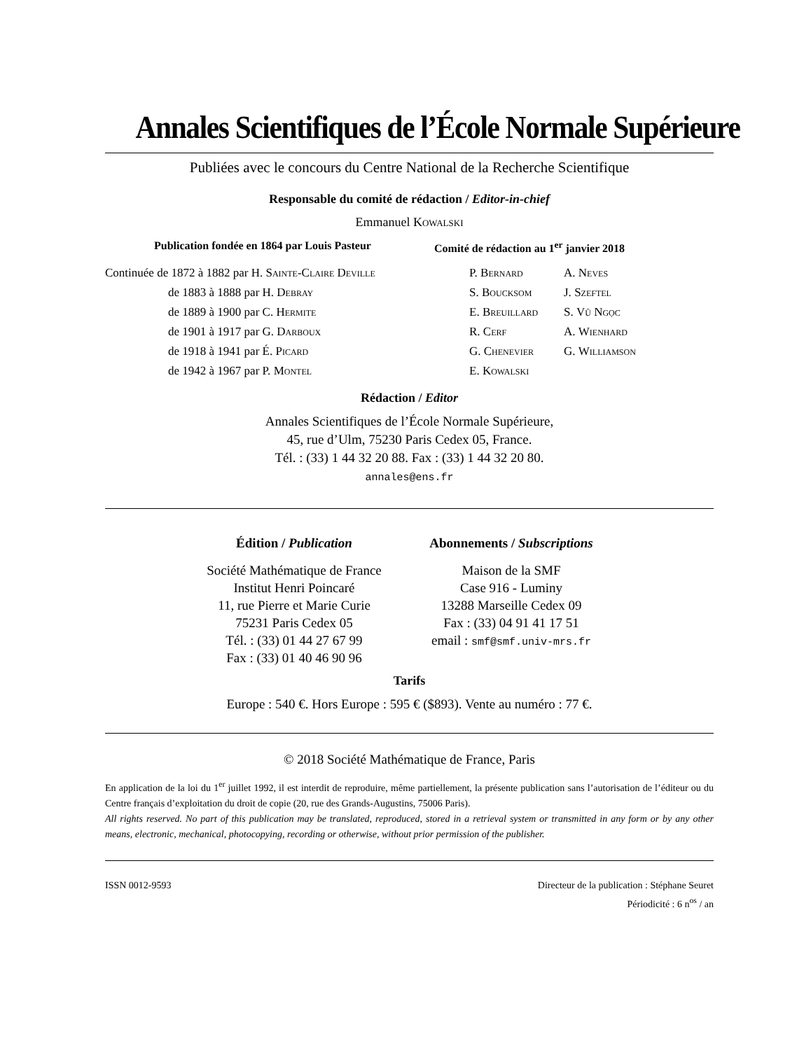Annales Scientifiques de l’École Normale Supérieure
Publiées avec le concours du Centre National de la Recherche Scientifique
Responsable du comité de rédaction / Editor-in-chief
Emmanuel Kowalski
Publication fondée en 1864 par Louis Pasteur Comité de rédaction au 1<sup>er</sup> janvier 2018
Continuée de 1872 à 1882 par H. Sainte-Claire Deville
de 1883 à 1888 par H. Debray
de 1889 à 1900 par C. Hermite
de 1901 à 1917 par G. Darboux
de 1918 à 1941 par É. Picard
de 1942 à 1967 par P. Montel
P. Bernard
A. Neves
S. Boucksom
J. Szeftel
E. Breuillard
S. Vũ Ngọc
R. Cerf
A. Wienhard
G. Chenevier
G. Williamson
E. Kowalski
Rédaction / Editor
Annales Scientifiques de l’École Normale Supérieure,
45, rue d’Ulm, 75230 Paris Cedex 05, France.
Tél. : (33) 1 44 32 20 88. Fax : (33) 1 44 32 20 80.
annales@ens.fr
Édition / Publication
Société Mathématique de France
Institut Henri Poincaré
11, rue Pierre et Marie Curie
75231 Paris Cedex 05
Tél. : (33) 01 44 27 67 99
Fax : (33) 01 40 46 90 96
Abonnements / Subscriptions
Maison de la SMF
Case 916 - Luminy
13288 Marseille Cedex 09
Fax : (33) 04 91 41 17 51
email : smf@smf.univ-mrs.fr
Tarifs
Europe : 540 €. Hors Europe : 595 € ($893). Vente au numéro : 77 €.
© 2018 Société Mathématique de France, Paris
En application de la loi du 1<sup>er</sup> juillet 1992, il est interdit de reproduire, même partiellement, la présente publication sans l’autorisation de l’éditeur ou du Centre français d’exploitation du droit de copie (20, rue des Grands-Augustins, 75006 Paris).
All rights reserved. No part of this publication may be translated, reproduced, stored in a retrieval system or transmitted in any form or by any other means, electronic, mechanical, photocopying, recording or otherwise, without prior permission of the publisher.
ISSN 0012-9593 Directeur de la publication : Stéphane Seuret
Périodicité : 6 n<sup>os</sup> / an